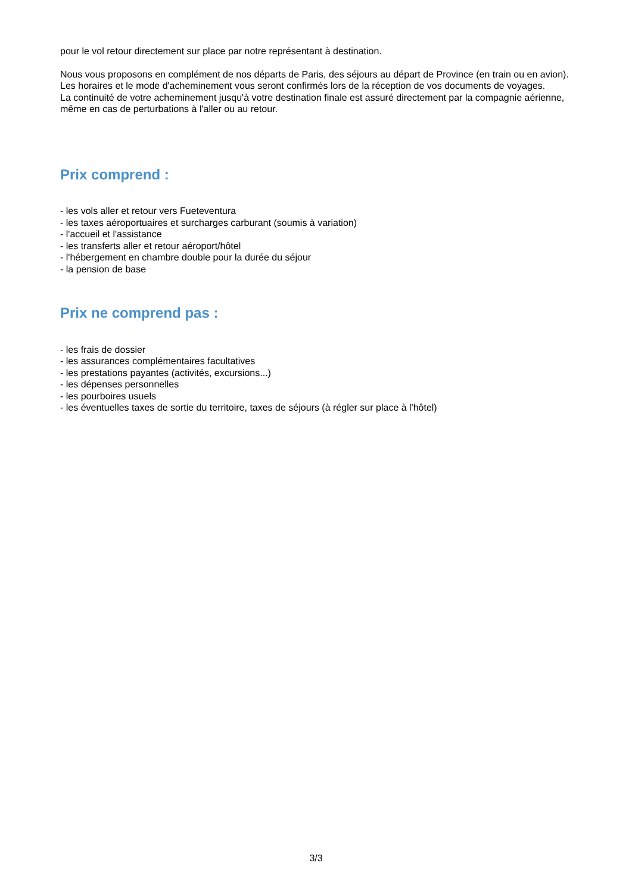pour le vol retour directement sur place par notre représentant à destination.
Nous vous proposons en complément de nos départs de Paris, des séjours au départ de Province (en train ou en avion). Les horaires et le mode d'acheminement vous seront confirmés lors de la réception de vos documents de voyages.
La continuité de votre acheminement jusqu'à votre destination finale est assuré directement par la compagnie aérienne, même en cas de perturbations à l'aller ou au retour.
Prix comprend :
- les vols aller et retour vers Fueteventura
- les taxes aéroportuaires et surcharges carburant (soumis à variation)
- l'accueil et l'assistance
- les transferts aller et retour aéroport/hôtel
- l'hébergement en chambre double pour la durée du séjour
- la pension de base
Prix ne comprend pas :
- les frais de dossier
- les assurances complémentaires facultatives
- les prestations payantes (activités, excursions...)
- les dépenses personnelles
- les pourboires usuels
- les éventuelles taxes de sortie du territoire, taxes de séjours (à régler sur place à l'hôtel)
3/3